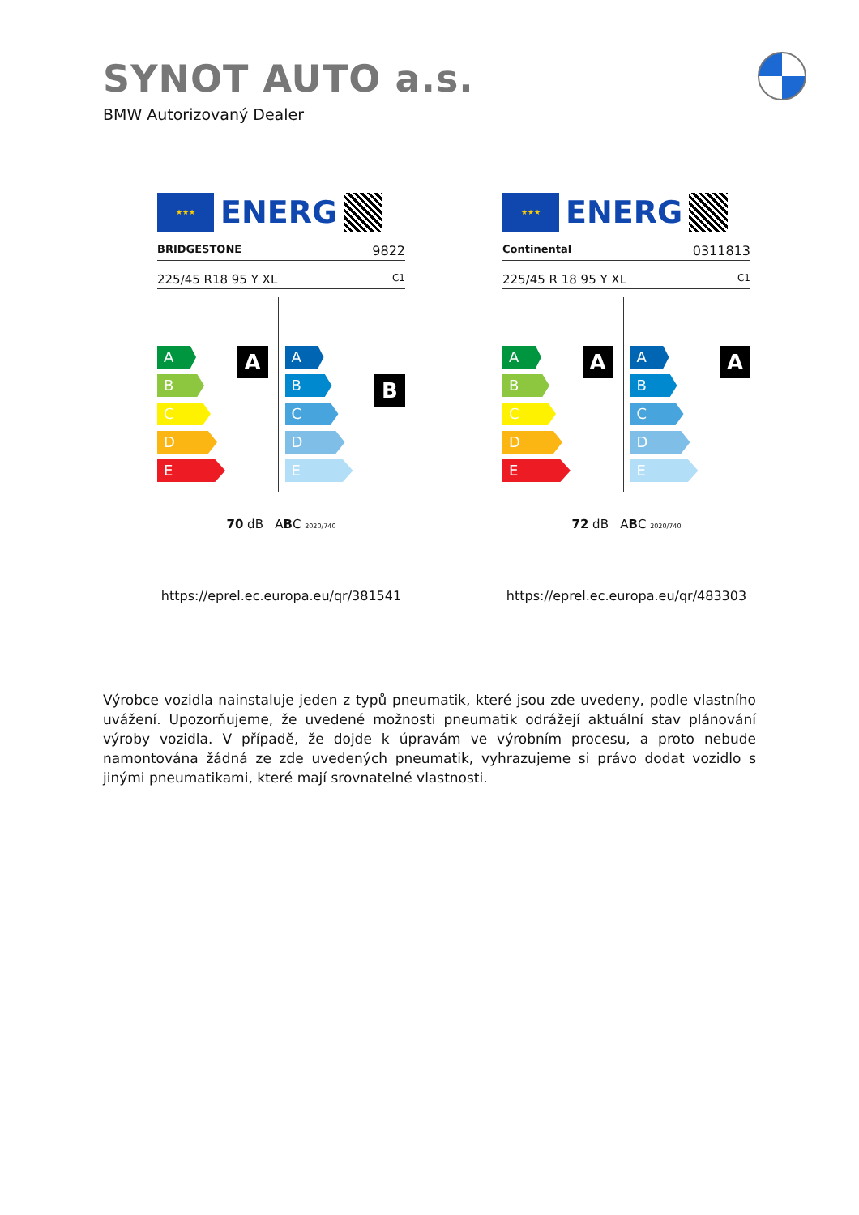SYNOT AUTO a.s.
BMW Autorizovaný Dealer
★★★
ENERG
BRIDGESTONE 9822
225/45 R18 95 Y XL C1
A
A
B
C
D
E
B
A
B
C
D
E
70 dB ABC 2020/740
https://eprel.ec.europa.eu/qr/381541
★★★
ENERG
Continental 0311813
225/45 R 18 95 Y XL C1
A
A
B
C
D
E
A
A
B
C
D
E
72 dB ABC 2020/740
https://eprel.ec.europa.eu/qr/483303
Výrobce vozidla nainstaluje jeden z typů pneumatik, které jsou zde uvedeny, podle vlastního uvážení. Upozorňujeme, že uvedené možnosti pneumatik odrážejí aktuální stav plánování výroby vozidla. V případě, že dojde k úpravám ve výrobním procesu, a proto nebude namontována žádná ze zde uvedených pneumatik, vyhrazujeme si právo dodat vozidlo s jinými pneumatikami, které mají srovnatelné vlastnosti.